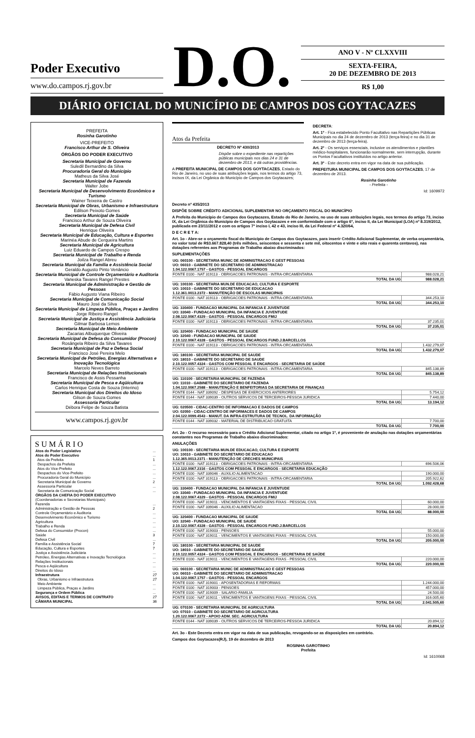Poder Executivo
www.do.campos.rj.gov.br
D.O.
ANO V - Nº CLXXVIII
SEXTA-FEIRA,
20 DE DEZEMBRO DE 2013
R$ 1,00
DIÁRIO OFICIAL DO MUNICÍPIO DE CAMPOS DOS GOYTACAZES
PREFEITA
Rosinha Garotinho
VICE-PREFEITO
Francisco Arthur de S. Oliveira
ÓRGÃOS DO PODER EXECUTIVO
Secretaria Municipal de Governo
Suledil Bernardino da Silva
Procuradoria Geral do Município
Matheus da Silva José
Secretaria Municipal de Fazenda
Walter Jobe
Secretaria Municipal de Desenvolvimento Econômico e Turismo
Wainer Teixeira de Castro
Secretaria Municipal de Obras, Urbanismo e Infraestrutura
Edilson Peixoto Gomes
Secretaria Municipal de Saúde
Francisco Arthur de Souza Oliveira
Secretaria Municipal de Defesa Civil
Henrique Oliveira
Secretaria Municipal de Educação, Cultura e Esportes
Marinéa Abude de Cerqueira Martins
Secretaria Municipal de Agricultura
Luiz Eduardo de Campos Crespo
Secretaria Municipal de Trabalho e Renda
Joilza Rangel Abreu
Secretaria Municipal da Família e Assistência Social
Geraldo Augusto Pinto Venâncio
Secretaria Municipal de Controle Orçamentário e Auditoria
Vaneska Tavares Rangel Prestes
Secretaria Municipal de Administração e Gestão de Pessoas
Fábio Augusto Viana Ribeiro
Secretaria Municipal de Comunicação Social
Mauro José da Silva
Secretaria Municipal de Limpeza Pública, Praças e Jardins
Jorge Ribeiro Rangel
Secretaria Municipal de Justiça e Assistência Judiciária
Gilmar Barbosa Lemos
Secretaria Municipal de Meio Ambiente
Zacarias Albuquerque Oliveira
Secretaria Municipal de Defesa do Consumidor (Procon)
Rosângela Ribeiro da Silva Tavares
Secretaria Municipal de Paz e Defesa Social
Francisco José Pereira Melo
Secretaria Municipal de Petróleo, Energias Alternativas e Inovação Tecnológica
Marcelo Neves Barreto
Secretaria Municipal de Relações Institucionais
Francisco de Assis Pessanha
Secretaria Municipal de Pesca e Aqüicultura
Carlos Henrique Costa de Souza (Interino)
Secretaria Municipal dos Direitos do Idoso
Gilson de Souza Gomes
Assessoria Particular
Débora Felipe de Souza Batista
www.campos.rj.gov.br
S U M Á R I O
| Atos do Poder Legislativo | ... |
| Atos do Poder Executivo | ... |
| Atos da Prefeita | 1 |
| Despachos da Prefeita | ... |
| Atos do Vice-Prefeito | ... |
| Despachos do Vice-Prefeito | ... |
| Procuradoria Geral do Município | ... |
| Secretaria Municipal de Governo | 2 |
| Assessoria Particular | ... |
| Secretaria de Comunicação Social | ... |
| ÓRGÃOS DA CHEFIA DO PODER EXECUTIVO (Coordenadorias e Secretarias Municipais) | |
| Fazenda | ... |
| Administração e Gestão de Pessoas | 2 |
| Controle Orçamentário e Auditoria | ... |
| Desenvolvimento Econômico e Turismo | ... |
| Agricultura | ... |
| Trabalho e Renda | ... |
| Defesa do Consumidor (Procon) | ... |
| Saúde | 3 |
| Defesa Civil | ... |
| Família e Assistência Social | 7 |
| Educação, Cultura e Esportes | 7 |
| Justiça e Assistência Judiciária | ... |
| Petróleo, Energias Alternativas e Inovação Tecnológica | ... |
| Relações Institucionais | ... |
| Pesca e Aqüicultura | ... |
| Direitos do Idoso | ... |
| Infraestrutura | 27 |
| Obras, Urbanismo e Infraestrutura | 27 |
| Meio Ambiente | ... |
| Limpeza Pública, Praças e Jardins | ... |
| Segurança e Ordem Pública | ... |
| AVISOS, EDITAIS E TERMOS DE CONTRATO | 27 |
| CÂMARA MUNICIPAL | 36 |
Atos da Prefeita
DECRETO Nº 430/2013
Dispõe sobre o expediente nas repartições públicas municipais nos dias 24 e 31 de dezembro de 2013, e dá outras providências.
A PREFEITA MUNICIPAL DE CAMPOS DOS GOYTACAZES, Estado do Rio de Janeiro, no uso de suas atribuições legais, nos termos do artigo 73, incisos IX, da Lei Orgânica do Município de Campos dos Goytacazes;
DECRETA:
Art. 1º - Fica estabelecido Ponto Facultativo nas Repartições Públicas Municipais no dia 24 de dezembro de 2013 (terça-feira) e no dia 31 de dezembro de 2013 (terça-feira).
Art. 2º - Os serviços essenciais, inclusive os atendimentos e plantões médico-hospitalares, funcionarão normalmente, sem interrupção, durante os Pontos Facultativos instituídos no artigo anterior.
Art. 3º - Este decreto entra em vigor na data de sua publicação.
PREFEITURA MUNICIPAL DE CAMPOS DOS GOYTACAZES, 17 de dezembro de 2013.
Rosinha Garotinho
- Prefeita -
Id: 1609972
Decreto nº 435/2013
DISPÕE SOBRE CRÉDITO ADICIONAL SUPLEMENTAR NO ORÇAMENTO FISCAL DO MUNICÍPIO
A Prefeita do Município de Campos dos Goytacazes, Estado do Rio de Janeiro, no uso de suas atribuições legais, nos termos do artigo 73, inciso IX, da Lei Orgânica do Município de Campos dos Goytacazes e em conformidade com o artigo 6º, inciso II, da Lei Municipal (LOA) nº 8.319/2012, publicada em 23/11/2012 e com os artigos 7º inciso I, 42 e 43, inciso III, da Lei Federal nº 4.320/64,
D E C R E T A:
Art. 1o - Abre-se o orçamento fiscal do Município de Campos dos Goytacazes, para inserir Crédito Adicional Suplementar, de verba orçamentária, no valor total de R$3.667.828,40 (três milhões, seiscentos e sessenta e sete mil, oitocentos e vinte e oito reais e quarenta centavos), nas dotações referentes aos Programas de Trabalho abaixo discriminados:
SUPLEMENTAÇÕES
| UG: 060100 - SECRETARIA MUNIC DE ADMINISTRACAO E GEST PESSOAS UO: 06010 - GABINETE DO SECRETARIO DE ADMINISTRACAO 1.04.122.0067.1757 - GASTOS - PESSOAL ENCARGOS | |
| FONTE 0100 - NAT 319113 - OBRIGACOES PATRONAIS - INTRA-ORCAMENTARIA | 988.028,21 |
| TOTAL DA UG | 988.028,21 |
| UG: 100100 - SECRETARIA MUN.DE EDUCACAO, CULTURA E ESPORTE UO: 10010 - GABINETE DO SECRETARIO DE EDUCACAO 1.12.361.0013.2372 - MANUTENÇÃO DE ESCOLAS MUNICIPAIS | |
| FONTE 0100 - NAT 319113 - OBRIGACOES PATRONAIS - INTRA-ORCAMENTARIA | 344.253,10 |
| TOTAL DA UG | 344.253,10 |
| UG: 330400 - FUNDACAO MUNICIPAL DA INFANCIA E JUVENTUDE UO: 33040 - FUNDACAO MUNICIPAL DA INFANCIA E JUVENTUDE 2.08.122.0067.4329 - GASTOS - PESSOAL ENCARGOS FMIJ | |
| FONTE 0100 - NAT 319113 - OBRIGACOES PATRONAIS - INTRA-ORCAMENTARIA | 37.235,01 |
| TOTAL DA UG | 37.235,01 |
| UG: 320400 - FUNDACAO MUNICIPAL DE SAUDE UO: 32040 - FUNDACAO MUNICIPAL DE SAUDE 2.10.122.0067.4328 - GASTOS - PESSOAL ENCARGOS FUND.J.BARCELLOS | |
| FONTE 0100 - NAT 319113 - OBRIGACOES PATRONAIS - INTRA-ORCAMENTARIA | 1.432.279,07 |
| TOTAL DA UG | 1.432.279,07 |
| UG: 180100 - SECRETARIA MUNICIPAL DE SAUDE UO: 18010 - GABINETE DO SECRETARIO DE SAUDE 2.10.122.0057.4324 - GASTOS COM PESSOAL E ENCARGOS - SECRETARIA DE SAÚDE | |
| FONTE 0100 - NAT 319113 - OBRIGACOES PATRONAIS - INTRA-ORCAMENTARIA | 845.138,89 |
| TOTAL DA UG | 845.138,89 |
| UG: 110100 - SECRETARIA MUNICIPAL DE FAZENDA UO: 11010 - GABINETE DO SECRETARIO DE FAZENDA 1.04.122.0067.2588 - MANUTENÇÃO E BENFEITORIAS DA SECRETARIA DE FINANÇAS | |
| FONTE 0144 - NAT 339092 - DESPESAS DE EXERCICIOS ANTERIORES | 5.754,12 |
| FONTE 0144 - NAT 339039 - OUTROS SERVICOS DE TERCEIROS-PESSOA JURIDICA | 7.440,00 |
| TOTAL DA UG | 13.194,12 |
| UG: 020500 - CIDAC-CENTRO DE INFORMACAO E DADOS DE CAMPOS UO: 02050 - CIDAC-CENTRO DE INFORMACES E DADOS DE CAMPOS 2.04.122.0099.4543 - MANUT. DA INFRA-ESTRUTURA DE TECNOL. DA INFORMAÇÃO | |
| FONTE 0144 - NAT 339032 - MATERIAL DE DISTRIBUICAO GRATUITA | 7.700,00 |
| TOTAL DA UG | 7.700,00 |
Art. 2o - O recurso necessário para o Crédito Adicional Suplementar, citado no artigo 1º, é proveniente de anulação nas dotações orçamentárias constantes nos Programas de Trabalho abaixo discriminados:
ANULAÇÕES
| UG: 100100 - SECRETARIA MUN.DE EDUCACAO, CULTURA E ESPORTE UO: 10010 - GABINETE DO SECRETARIO DE EDUCACAO 1.12.365.0013.2371 - MANUTENÇÃO DE CRECHES MUNICIPAIS | |
| FONTE 0100 - NAT 319113 - OBRIGACOES PATRONAIS - INTRA-ORCAMENTARIA | 696.506,06 |
| 1.12.122.0067.2316 - GASTOS COM PESSOAL E ENCARGOS - SECRETARIA EDUCAÇÃO | |
| FONTE 0100 - NAT 339046 - AUXILIO ALIMENTACAO | 190.000,00 |
| FONTE 0100 - NAT 319113 - OBRIGACOES PATRONAIS - INTRA-ORCAMENTARIA | 205.922,62 |
| TOTAL DA UG | 1.092.428,68 |
| UG: 330400 - FUNDACAO MUNICIPAL DA INFANCIA E JUVENTUDE UO: 33040 - FUNDACAO MUNICIPAL DA INFANCIA E JUVENTUDE 2.08.122.0067.4329 - GASTOS - PESSOAL ENCARGOS FMIJ | |
| FONTE 0100 - NAT 319011 - VENCIMENTOS E VANTAGENS FIXAS - PESSOAL CIVIL | 60.000,00 |
| FONTE 0100 - NAT 339046 - AUXILIO ALIMENTACAO | 28.000,00 |
| TOTAL DA UG | 88.000,00 |
| UG: 320400 - FUNDACAO MUNICIPAL DE SAUDE UO: 32040 - FUNDACAO MUNICIPAL DE SAUDE 2.10.122.0067.4328 - GASTOS - PESSOAL ENCARGOS FUND.J.BARCELLOS | |
| FONTE 0100 - NAT 319003 - PENSOES | 55.000,00 |
| FONTE 0100 - NAT 319011 - VENCIMENTOS E VANTAGENS FIXAS - PESSOAL CIVIL | 150.000,00 |
| TOTAL DA UG | 205.000,00 |
| UG: 180100 - SECRETARIA MUNICIPAL DE SAUDE UO: 18010 - GABINETE DO SECRETARIO DE SAUDE 2.10.122.0057.4324 - GASTOS COM PESSOAL E ENCARGOS - SECRETARIA DE SAÚDE | |
| FONTE 0100 - NAT 319011 - VENCIMENTOS E VANTAGENS FIXAS - PESSOAL CIVIL | 220.000,00 |
| TOTAL DA UG | 220.000,00 |
| UG: 060100 - SECRETARIA MUNIC DE ADMINISTRACAO E GEST PESSOAS UO: 06010 - GABINETE DO SECRETARIO DE ADMINISTRACAO 1.04.122.0067.1757 - GASTOS - PESSOAL ENCARGOS | |
| FONTE 0100 - NAT 319001 - APOSENTADORIAS E REFORMAS | 1.244.000,00 |
| FONTE 0100 - NAT 319003 - PENSOES | 457.000,00 |
| FONTE 0100 - NAT 319009 - SALARIO-FAMILIA | 24.500,00 |
| FONTE 0100 - NAT 319011 - VENCIMENTOS E VANTAGENS FIXAS - PESSOAL CIVIL | 316.005,60 |
| TOTAL DA UG | 2.041.505,60 |
| UG: 070100 - SECRETARIA MUNICIPAL DE AGRICULTURA UO: 07010 - GABINETE DO SECRETARIO DE AGRICULTURA 1.20.122.0067.2272 - APOIO ADM. SEC. AGRICULTURA | |
| FONTE 0144 - NAT 339039 - OUTROS SERVICOS DE TERCEIROS-PESSOA JURIDICA | 20.894,12 |
| TOTAL DA UG | 20.894,12 |
Art. 3o - Este Decreto entra em vigor na data de sua publicação, revogando-se as disposições em contrário.
Campos dos Goytacazes(RJ), 19 de dezembro de 2013
ROSINHA GAROTINHO
Prefeita
Id: 1610068